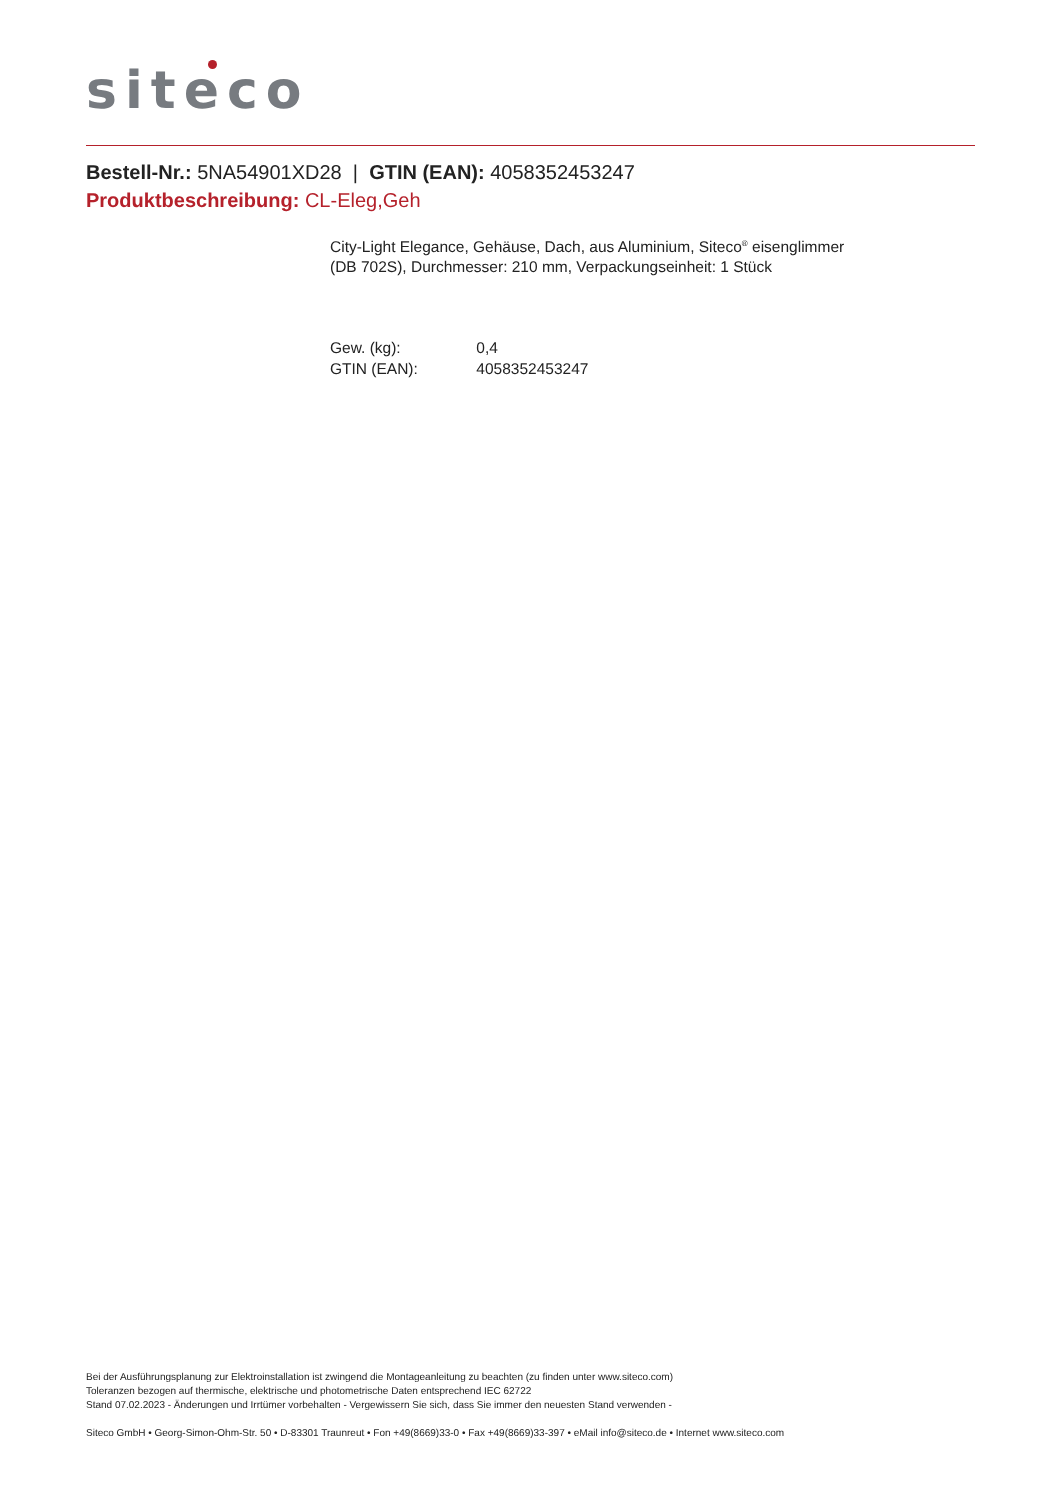siteco
Bestell-Nr.: 5NA54901XD28 | GTIN (EAN): 4058352453247
Produktbeschreibung: CL-Eleg,Geh
City-Light Elegance, Gehäuse, Dach, aus Aluminium, Siteco<sup>®</sup> eisenglimmer
(DB 702S), Durchmesser: 210 mm, Verpackungseinheit: 1 Stück
Gew. (kg): 0,4
GTIN (EAN): 4058352453247
Bei der Ausführungsplanung zur Elektroinstallation ist zwingend die Montageanleitung zu beachten (zu finden unter www.siteco.com)
Toleranzen bezogen auf thermische, elektrische und photometrische Daten entsprechend IEC 62722
Stand 07.02.2023 - Änderungen und Irrtümer vorbehalten - Vergewissern Sie sich, dass Sie immer den neuesten Stand verwenden -
Siteco GmbH • Georg-Simon-Ohm-Str. 50 • D-83301 Traunreut • Fon +49(8669)33-0 • Fax +49(8669)33-397 • eMail info@siteco.de • Internet www.siteco.com